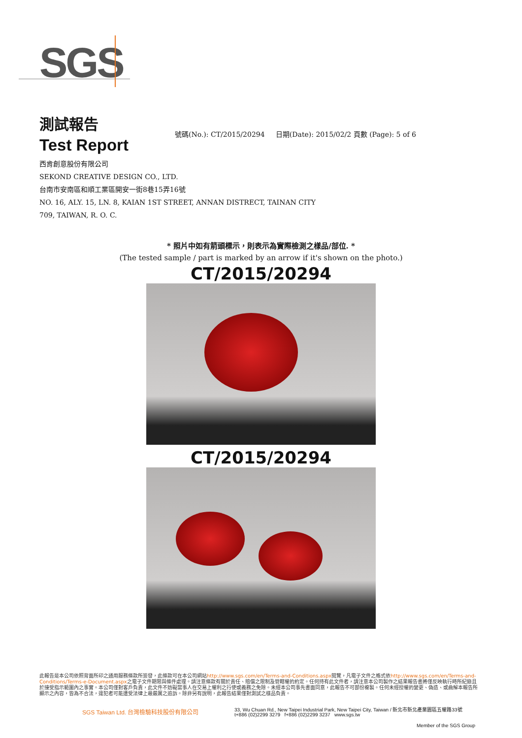SGS
測試報告
Test Report
號碼(No.): CT/2015/20294 日期(Date): 2015/02/2 頁數 (Page): 5 of 6
西肯創意股份有限公司
SEKOND CREATIVE DESIGN CO., LTD.
台南市安南區和順工業區開安一街8巷15弄16號
NO. 16, ALY. 15, LN. 8, KAIAN 1ST STREET, ANNAN DISTRECT, TAINAN CITY
709, TAIWAN, R. O. C.
* 照片中如有箭頭標示，則表示為實際檢測之樣品/部位. *
(The tested sample / part is marked by an arrow if it's shown on the photo.)
CT/2015/20294
CT/2015/20294
此報告是本公司依照背面所印之通用服務條款所簽發，此條款可在本公司網站http://www.sgs.com/en/Terms-and-Conditions.aspx閱覽，凡電子文件之格式依http://www.sgs.com/en/Terms-and-Conditions/Terms-e-Document.aspx之電子文件期限與條件處理。請注意條款有關於責任、賠償之限制及管轄權的約定。任何持有此文件者，請注意本公司製作之結果報告書將僅反映執行時所紀錄且於接受指示範圍內之事實。本公司僅對客戶負責，此文件不妨礙當事人在交易上權利之行使或義務之免除。未經本公司事先書面同意，此報告不可部份複製。任何未經授權的變更、偽造、或曲解本報告所顯示之內容，皆為不合法，違犯者可能遭受法律上最嚴厲之追訴。除非另有說明，此報告結果僅對測試之樣品負責。
SGS Taiwan Ltd. 台灣檢驗科技股份有限公司
33, Wu Chuan Rd., New Taipei Industrial Park, New Taipei City, Taiwan / 新北市新北產業園區五權路33號
t+886 (02)2299 3279 f+886 (02)2299 3237 www.sgs.tw
Member of the SGS Group